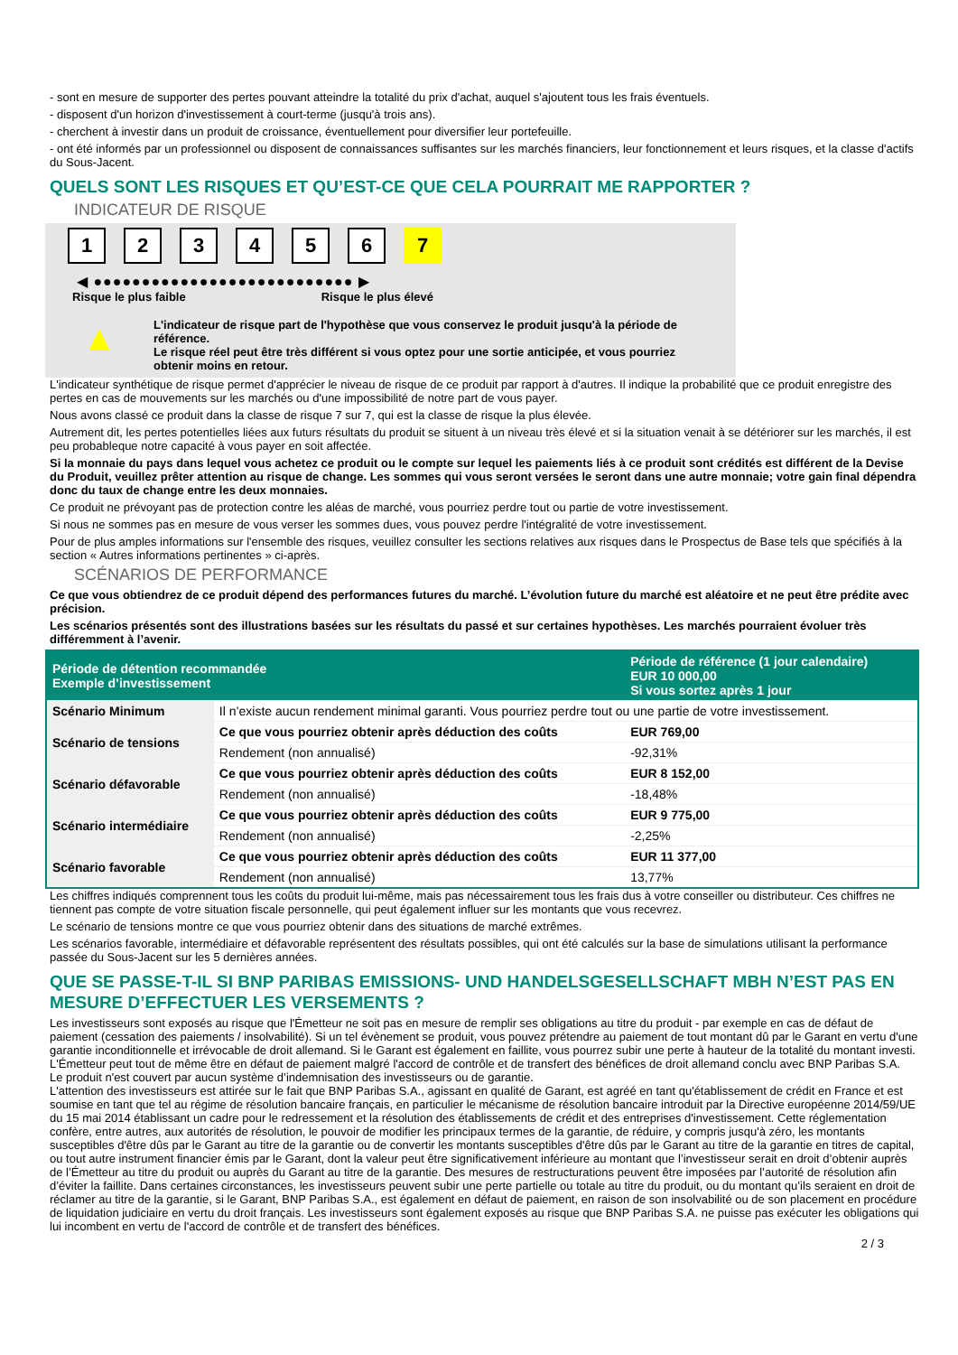- sont en mesure de supporter des pertes pouvant atteindre la totalité du prix d'achat, auquel s'ajoutent tous les frais éventuels.
- disposent d'un horizon d'investissement à court-terme (jusqu'à trois ans).
- cherchent à investir dans un produit de croissance, éventuellement pour diversifier leur portefeuille.
- ont été informés par un professionnel ou disposent de connaissances suffisantes sur les marchés financiers, leur fonctionnement et leurs risques, et la classe d'actifs du Sous-Jacent.
QUELS SONT LES RISQUES ET QU’EST-CE QUE CELA POURRAIT ME RAPPORTER ?
INDICATEUR DE RISQUE
1 2 3 4 5 6 7
◀ ●●●●●●●●●●●●●●●●●●●●●●●●●●● ▶
Risque le plus faible Risque le plus élevé
▲
L'indicateur de risque part de l'hypothèse que vous conservez le produit jusqu'à la période de référence.
Le risque réel peut être très différent si vous optez pour une sortie anticipée, et vous pourriez obtenir moins en retour.
L'indicateur synthétique de risque permet d'apprécier le niveau de risque de ce produit par rapport à d'autres. Il indique la probabilité que ce produit enregistre des pertes en cas de mouvements sur les marchés ou d'une impossibilité de notre part de vous payer.
Nous avons classé ce produit dans la classe de risque 7 sur 7, qui est la classe de risque la plus élevée.
Autrement dit, les pertes potentielles liées aux futurs résultats du produit se situent à un niveau très élevé et si la situation venait à se détériorer sur les marchés, il est peu probableque notre capacité à vous payer en soit affectée.
Si la monnaie du pays dans lequel vous achetez ce produit ou le compte sur lequel les paiements liés à ce produit sont crédités est différent de la Devise du Produit, veuillez prêter attention au risque de change. Les sommes qui vous seront versées le seront dans une autre monnaie; votre gain final dépendra donc du taux de change entre les deux monnaies.
Ce produit ne prévoyant pas de protection contre les aléas de marché, vous pourriez perdre tout ou partie de votre investissement.
Si nous ne sommes pas en mesure de vous verser les sommes dues, vous pouvez perdre l'intégralité de votre investissement.
Pour de plus amples informations sur l'ensemble des risques, veuillez consulter les sections relatives aux risques dans le Prospectus de Base tels que spécifiés à la section « Autres informations pertinentes » ci-après.
SCÉNARIOS DE PERFORMANCE
Ce que vous obtiendrez de ce produit dépend des performances futures du marché. L’évolution future du marché est aléatoire et ne peut être prédite avec précision.
Les scénarios présentés sont des illustrations basées sur les résultats du passé et sur certaines hypothèses. Les marchés pourraient évoluer très différemment à l’avenir.
| Période de détention recommandée Exemple d’investissement | | Période de référence (1 jour calendaire) EUR 10 000,00 Si vous sortez après 1 jour |
| --- | --- | --- |
| Scénario Minimum | Il n’existe aucun rendement minimal garanti. Vous pourriez perdre tout ou une partie de votre investissement. | |
| Scénario de tensions | Ce que vous pourriez obtenir après déduction des coûts | EUR 769,00 |
| | Rendement (non annualisé) | -92,31% |
| Scénario défavorable | Ce que vous pourriez obtenir après déduction des coûts | EUR 8 152,00 |
| | Rendement (non annualisé) | -18,48% |
| Scénario intermédiaire | Ce que vous pourriez obtenir après déduction des coûts | EUR 9 775,00 |
| | Rendement (non annualisé) | -2,25% |
| Scénario favorable | Ce que vous pourriez obtenir après déduction des coûts | EUR 11 377,00 |
| | Rendement (non annualisé) | 13,77% |
Les chiffres indiqués comprennent tous les coûts du produit lui-même, mais pas nécessairement tous les frais dus à votre conseiller ou distributeur. Ces chiffres ne tiennent pas compte de votre situation fiscale personnelle, qui peut également influer sur les montants que vous recevrez.
Le scénario de tensions montre ce que vous pourriez obtenir dans des situations de marché extrêmes.
Les scénarios favorable, intermédiaire et défavorable représentent des résultats possibles, qui ont été calculés sur la base de simulations utilisant la performance passée du Sous-Jacent sur les 5 dernières années.
QUE SE PASSE-T-IL SI BNP PARIBAS EMISSIONS- UND HANDELSGESELLSCHAFT MBH N’EST PAS EN MESURE D’EFFECTUER LES VERSEMENTS ?
Les investisseurs sont exposés au risque que l'Émetteur ne soit pas en mesure de remplir ses obligations au titre du produit - par exemple en cas de défaut de paiement (cessation des paiements / insolvabilité). Si un tel évènement se produit, vous pouvez prétendre au paiement de tout montant dû par le Garant en vertu d'une garantie inconditionnelle et irrévocable de droit allemand. Si le Garant est également en faillite, vous pourrez subir une perte à hauteur de la totalité du montant investi. L'Émetteur peut tout de même être en défaut de paiement malgré l'accord de contrôle et de transfert des bénéfices de droit allemand conclu avec BNP Paribas S.A.
Le produit n'est couvert par aucun système d’indemnisation des investisseurs ou de garantie.
L'attention des investisseurs est attirée sur le fait que BNP Paribas S.A., agissant en qualité de Garant, est agréé en tant qu'établissement de crédit en France et est soumise en tant que tel au régime de résolution bancaire français, en particulier le mécanisme de résolution bancaire introduit par la Directive européenne 2014/59/UE du 15 mai 2014 établissant un cadre pour le redressement et la résolution des établissements de crédit et des entreprises d'investissement. Cette réglementation confère, entre autres, aux autorités de résolution, le pouvoir de modifier les principaux termes de la garantie, de réduire, y compris jusqu'à zéro, les montants susceptibles d'être dûs par le Garant au titre de la garantie ou de convertir les montants susceptibles d'être dûs par le Garant au titre de la garantie en titres de capital, ou tout autre instrument financier émis par le Garant, dont la valeur peut être significativement inférieure au montant que l’investisseur serait en droit d’obtenir auprès de l’Émetteur au titre du produit ou auprès du Garant au titre de la garantie. Des mesures de restructurations peuvent être imposées par l’autorité de résolution afin d’éviter la faillite. Dans certaines circonstances, les investisseurs peuvent subir une perte partielle ou totale au titre du produit, ou du montant qu’ils seraient en droit de réclamer au titre de la garantie, si le Garant, BNP Paribas S.A., est également en défaut de paiement, en raison de son insolvabilité ou de son placement en procédure de liquidation judiciaire en vertu du droit français. Les investisseurs sont également exposés au risque que BNP Paribas S.A. ne puisse pas exécuter les obligations qui lui incombent en vertu de l'accord de contrôle et de transfert des bénéfices.
2 / 3